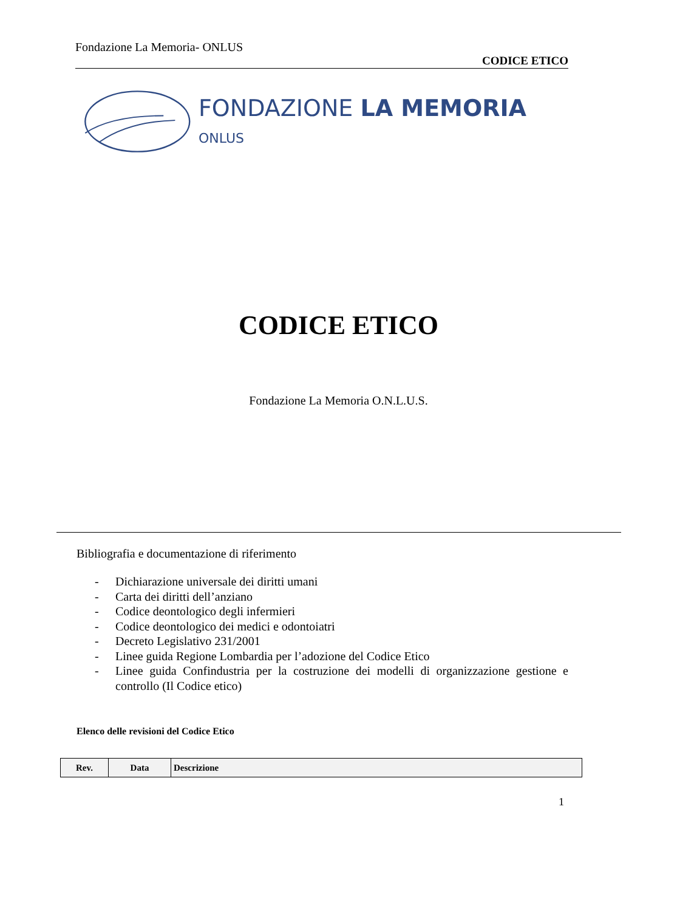Fondazione La Memoria- ONLUS
CODICE ETICO
FONDAZIONE LA MEMORIA ONLUS
CODICE ETICO
Fondazione La Memoria O.N.L.U.S.
Bibliografia e documentazione di riferimento
- Dichiarazione universale dei diritti umani
- Carta dei diritti dell’anziano
- Codice deontologico degli infermieri
- Codice deontologico dei medici e odontoiatri
- Decreto Legislativo 231/2001
- Linee guida Regione Lombardia per l’adozione del Codice Etico
- Linee guida Confindustria per la costruzione dei modelli di organizzazione gestione e controllo (Il Codice etico)
Elenco delle revisioni del Codice Etico
| Rev. | Data | Descrizione |
| --- | --- | --- |
1